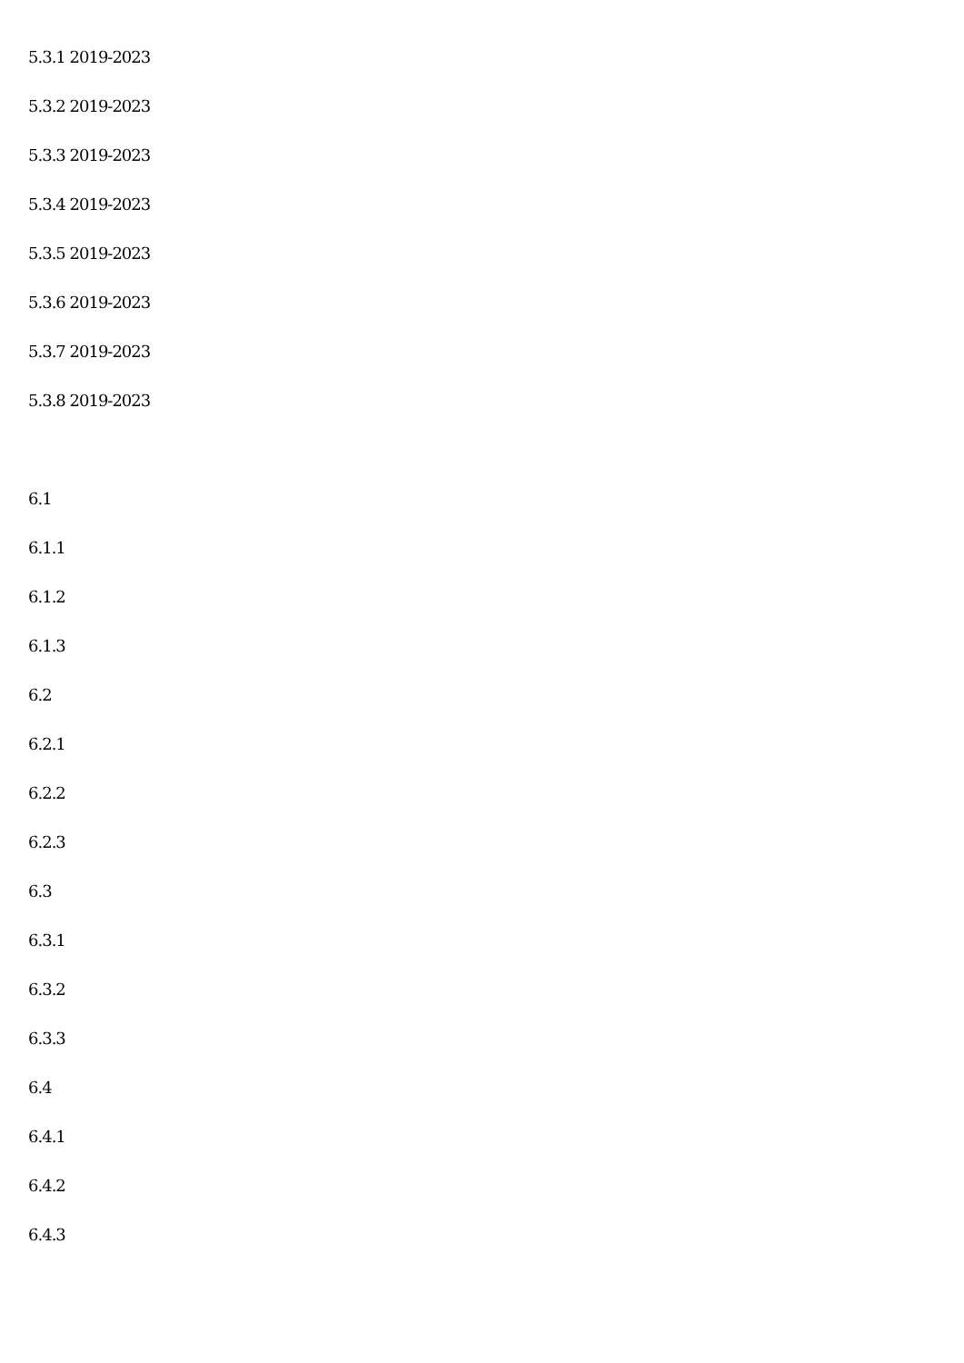5.3.1 2019-2023
5.3.2 2019-2023
5.3.3 2019-2023
5.3.4 2019-2023
5.3.5 2019-2023
5.3.6 2019-2023
5.3.7 2019-2023
5.3.8 2019-2023
6.1
6.1.1
6.1.2
6.1.3
6.2
6.2.1
6.2.2
6.2.3
6.3
6.3.1
6.3.2
6.3.3
6.4
6.4.1
6.4.2
6.4.3